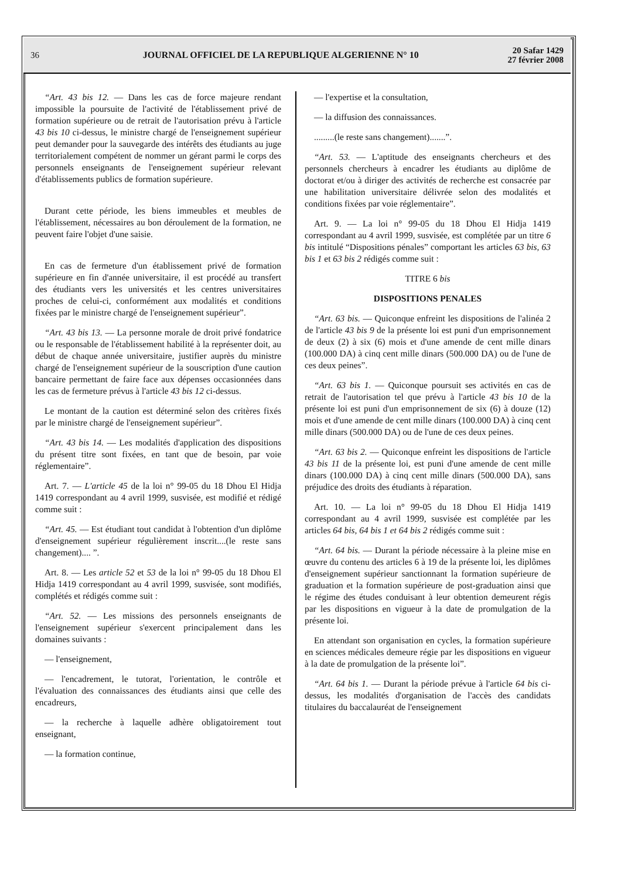36
JOURNAL OFFICIEL DE LA REPUBLIQUE ALGERIENNE N° 10
20 Safar 1429
27 février 2008
“Art. 43 bis 12. — Dans les cas de force majeure rendant impossible la poursuite de l'activité de l'établissement privé de formation supérieure ou de retrait de l'autorisation prévu à l'article 43 bis 10 ci-dessus, le ministre chargé de l'enseignement supérieur peut demander pour la sauvegarde des intérêts des étudiants au juge territorialement compétent de nommer un gérant parmi le corps des personnels enseignants de l'enseignement supérieur relevant d'établissements publics de formation supérieure.
Durant cette période, les biens immeubles et meubles de l'établissement, nécessaires au bon déroulement de la formation, ne peuvent faire l'objet d'une saisie.
En cas de fermeture d'un établissement privé de formation supérieure en fin d'année universitaire, il est procédé au transfert des étudiants vers les universités et les centres universitaires proches de celui-ci, conformément aux modalités et conditions fixées par le ministre chargé de l'enseignement supérieur”.
“Art. 43 bis 13. — La personne morale de droit privé fondatrice ou le responsable de l'établissement habilité à la représenter doit, au début de chaque année universitaire, justifier auprès du ministre chargé de l'enseignement supérieur de la souscription d'une caution bancaire permettant de faire face aux dépenses occasionnées dans les cas de fermeture prévus à l'article 43 bis 12 ci-dessus.
Le montant de la caution est déterminé selon des critères fixés par le ministre chargé de l'enseignement supérieur”.
“Art. 43 bis 14. — Les modalités d'application des dispositions du présent titre sont fixées, en tant que de besoin, par voie réglementaire”.
Art. 7. — L'article 45 de la loi n° 99-05 du 18 Dhou El Hidja 1419 correspondant au 4 avril 1999, susvisée, est modifié et rédigé comme suit :
“Art. 45. — Est étudiant tout candidat à l'obtention d'un diplôme d'enseignement supérieur régulièrement inscrit....(le reste sans changement).... ”.
Art. 8. — Les article 52 et 53 de la loi n° 99-05 du 18 Dhou El Hidja 1419 correspondant au 4 avril 1999, susvisée, sont modifiés, complétés et rédigés comme suit :
“Art. 52. — Les missions des personnels enseignants de l'enseignement supérieur s'exercent principalement dans les domaines suivants :
— l'enseignement,
— l'encadrement, le tutorat, l'orientation, le contrôle et l'évaluation des connaissances des étudiants ainsi que celle des encadreurs,
— la recherche à laquelle adhère obligatoirement tout enseignant,
— la formation continue,
— l'expertise et la consultation,
— la diffusion des connaissances.
.........(le reste sans changement).......”.
“Art. 53. — L'aptitude des enseignants chercheurs et des personnels chercheurs à encadrer les étudiants au diplôme de doctorat et/ou à diriger des activités de recherche est consacrée par une habilitation universitaire délivrée selon des modalités et conditions fixées par voie réglementaire”.
Art. 9. — La loi n° 99-05 du 18 Dhou El Hidja 1419 correspondant au 4 avril 1999, susvisée, est complétée par un titre 6 bis intitulé “Dispositions pénales” comportant les articles 63 bis, 63 bis 1 et 63 bis 2 rédigés comme suit :
TITRE 6 bis
DISPOSITIONS PENALES
“Art. 63 bis. — Quiconque enfreint les dispositions de l'alinéa 2 de l'article 43 bis 9 de la présente loi est puni d'un emprisonnement de deux (2) à six (6) mois et d'une amende de cent mille dinars (100.000 DA) à cinq cent mille dinars (500.000 DA) ou de l'une de ces deux peines”.
“Art. 63 bis 1. — Quiconque poursuit ses activités en cas de retrait de l'autorisation tel que prévu à l'article 43 bis 10 de la présente loi est puni d'un emprisonnement de six (6) à douze (12) mois et d'une amende de cent mille dinars (100.000 DA) à cinq cent mille dinars (500.000 DA) ou de l'une de ces deux peines.
“Art. 63 bis 2. — Quiconque enfreint les dispositions de l'article 43 bis 11 de la présente loi, est puni d'une amende de cent mille dinars (100.000 DA) à cinq cent mille dinars (500.000 DA), sans préjudice des droits des étudiants à réparation.
Art. 10. — La loi n° 99-05 du 18 Dhou El Hidja 1419 correspondant au 4 avril 1999, susvisée est complétée par les articles 64 bis, 64 bis 1 et 64 bis 2 rédigés comme suit :
“Art. 64 bis. — Durant la période nécessaire à la pleine mise en œuvre du contenu des articles 6 à 19 de la présente loi, les diplômes d'enseignement supérieur sanctionnant la formation supérieure de graduation et la formation supérieure de post-graduation ainsi que le régime des études conduisant à leur obtention demeurent régis par les dispositions en vigueur à la date de promulgation de la présente loi.
En attendant son organisation en cycles, la formation supérieure en sciences médicales demeure régie par les dispositions en vigueur à la date de promulgation de la présente loi”.
“Art. 64 bis 1. — Durant la période prévue à l'article 64 bis ci-dessus, les modalités d'organisation de l'accès des candidats titulaires du baccalauréat de l'enseignement